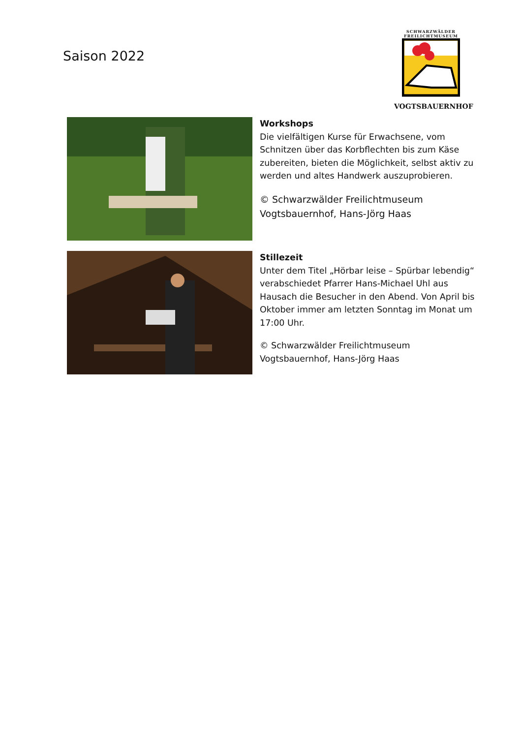Saison 2022
SCHWARZWÄLDER
FREILICHTMUSEUM
VOGTSBAUERNHOF
Workshops
Die vielfältigen Kurse für Erwachsene, vom Schnitzen über das Korbflechten bis zum Käse zubereiten, bieten die Möglichkeit, selbst aktiv zu werden und altes Handwerk auszuprobieren.
© Schwarzwälder Freilichtmuseum Vogtsbauernhof, Hans-Jörg Haas
Stillezeit
Unter dem Titel „Hörbar leise – Spürbar lebendig“ verabschiedet Pfarrer Hans-Michael Uhl aus Hausach die Besucher in den Abend. Von April bis Oktober immer am letzten Sonntag im Monat um 17:00 Uhr.
© Schwarzwälder Freilichtmuseum Vogtsbauernhof, Hans-Jörg Haas